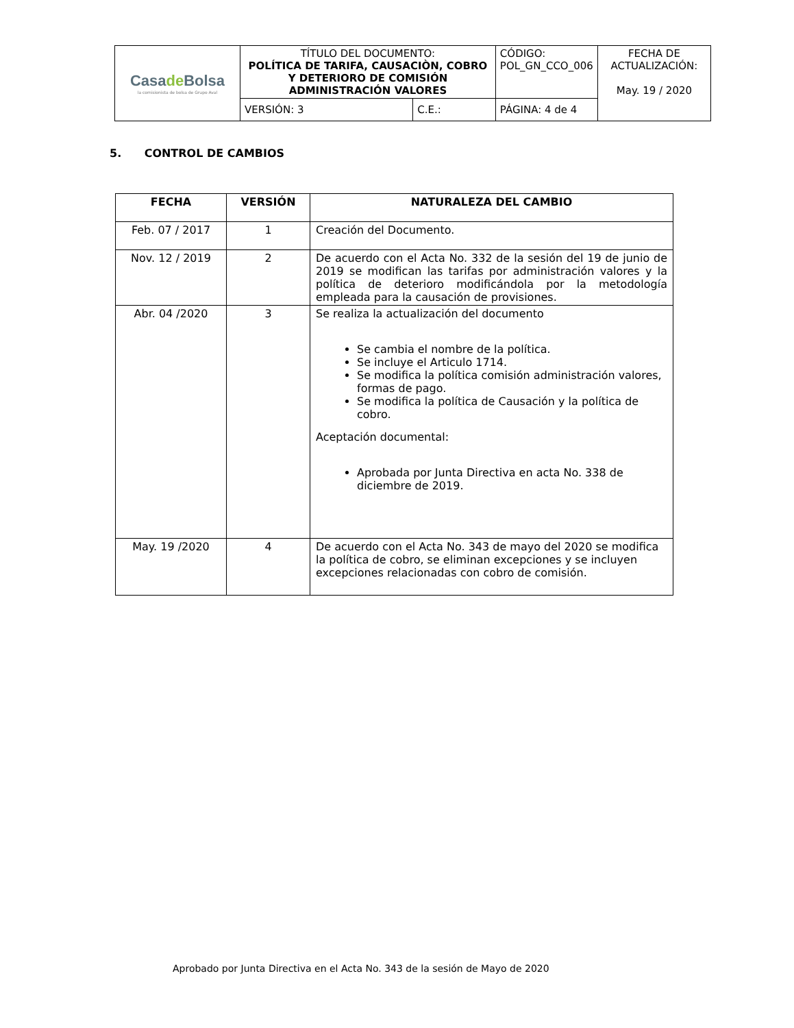| Casa de Bolsa la comisionista de bolsa de Grupo Aval | TÍTULO DEL DOCUMENTO: POLÍTICA DE TARIFA, CAUSACIÒN, COBRO Y DETERIORO DE COMISIÓN ADMINISTRACIÓN VALORES | | CÓDIGO: POL_GN_CCO_006 | FECHA DE ACTUALIZACIÓN: May. 19 / 2020 |
| | VERSIÓN: 3 | C.E.: | PÁGINA: 4 de 4 | |
5. CONTROL DE CAMBIOS
| FECHA | VERSIÓN | NATURALEZA DEL CAMBIO |
| --- | --- | --- |
| Feb. 07 / 2017 | 1 | Creación del Documento. |
| Nov. 12 / 2019 | 2 | De acuerdo con el Acta No. 332 de la sesión del 19 de junio de 2019 se modifican las tarifas por administración valores y la política de deterioro modificándola por la metodología empleada para la causación de provisiones. |
| Abr. 04 /2020 | 3 | Se realiza la actualización del documento Se cambia el nombre de la política. Se incluye el Articulo 1714. Se modifica la política comisión administración valores, formas de pago. Se modifica la política de Causación y la política de cobro. Aceptación documental: Aprobada por Junta Directiva en acta No. 338 de diciembre de 2019. |
| May. 19 /2020 | 4 | De acuerdo con el Acta No. 343 de mayo del 2020 se modifica la política de cobro, se eliminan excepciones y se incluyen excepciones relacionadas con cobro de comisión. |
Aprobado por Junta Directiva en el Acta No. 343 de la sesión de Mayo de 2020